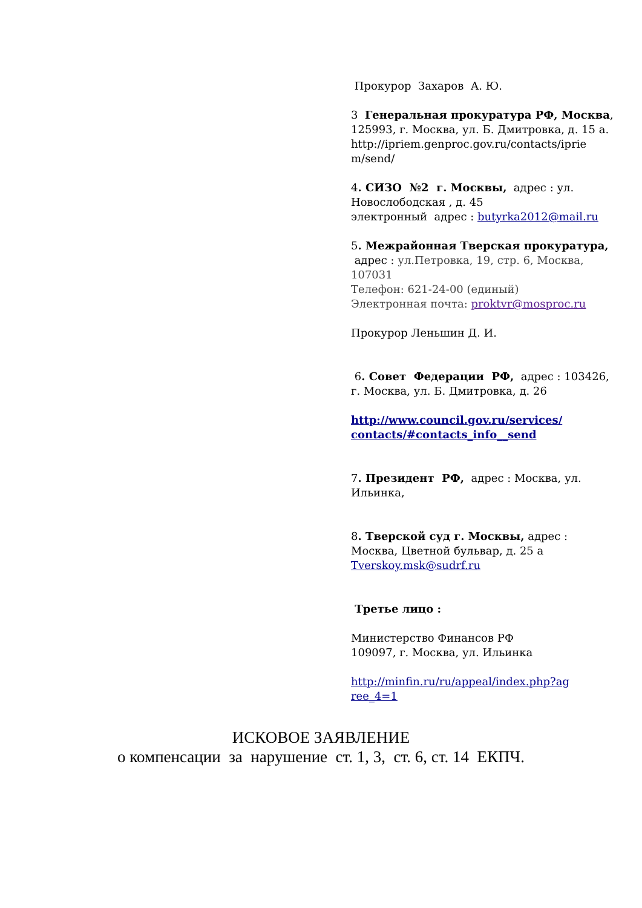Прокурор Захаров А. Ю.
3 Генеральная прокуратура РФ, Москва, 125993, г. Москва, ул. Б. Дмитровка, д. 15 а. http://ipriem.genproc.gov.ru/contacts/iprie m/send/
4. СИЗО №2 г. Москвы, адрес : ул. Новослободская , д. 45
электронный адрес : butyrka2012@mail.ru
5. Межрайонная Тверская прокуратура, адрес : ул.Петровка, 19, стр. 6, Москва, 107031
Телефон: 621-24-00 (единый)
Электронная почта: proktvr@mosproc.ru
Прокурор Леньшин Д. И.
6. Совет Федерации РФ, адрес : 103426, г. Москва, ул. Б. Дмитровка, д. 26
http://www.council.gov.ru/services/ contacts/#contacts_info__send
7. Президент РФ, адрес : Москва, ул. Ильинка,
8. Тверской суд г. Москвы, адрес : Москва, Цветной бульвар, д. 25 а
Tverskoy.msk@sudrf.ru
Третье лицо :
Министерство Финансов РФ
109097, г. Москва, ул. Ильинка
http://minfin.ru/ru/appeal/index.php?ag ree_4=1
ИСКОВОЕ ЗАЯВЛЕНИЕ
о компенсации за нарушение ст. 1, 3, ст. 6, ст. 14 ЕКПЧ.